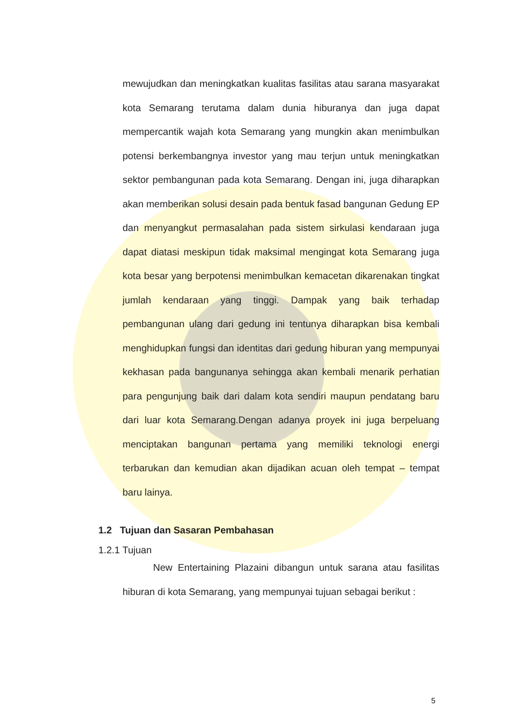mewujudkan dan meningkatkan kualitas fasilitas atau sarana masyarakat kota Semarang terutama dalam dunia hiburanya dan juga dapat mempercantik wajah kota Semarang yang mungkin akan menimbulkan potensi berkembangnya investor yang mau terjun untuk meningkatkan sektor pembangunan pada kota Semarang. Dengan ini, juga diharapkan akan memberikan solusi desain pada bentuk fasad bangunan Gedung EP dan menyangkut permasalahan pada sistem sirkulasi kendaraan juga dapat diatasi meskipun tidak maksimal mengingat kota Semarang juga kota besar yang berpotensi menimbulkan kemacetan dikarenakan tingkat jumlah kendaraan yang tinggi. Dampak yang baik terhadap pembangunan ulang dari gedung ini tentunya diharapkan bisa kembali menghidupkan fungsi dan identitas dari gedung hiburan yang mempunyai kekhasan pada bangunanya sehingga akan kembali menarik perhatian para pengunjung baik dari dalam kota sendiri maupun pendatang baru dari luar kota Semarang.Dengan adanya proyek ini juga berpeluang menciptakan bangunan pertama yang memiliki teknologi energi terbarukan dan kemudian akan dijadikan acuan oleh tempat – tempat baru lainya.
1.2 Tujuan dan Sasaran Pembahasan
1.2.1 Tujuan
New Entertaining Plazaini dibangun untuk sarana atau fasilitas hiburan di kota Semarang, yang mempunyai tujuan sebagai berikut :
5